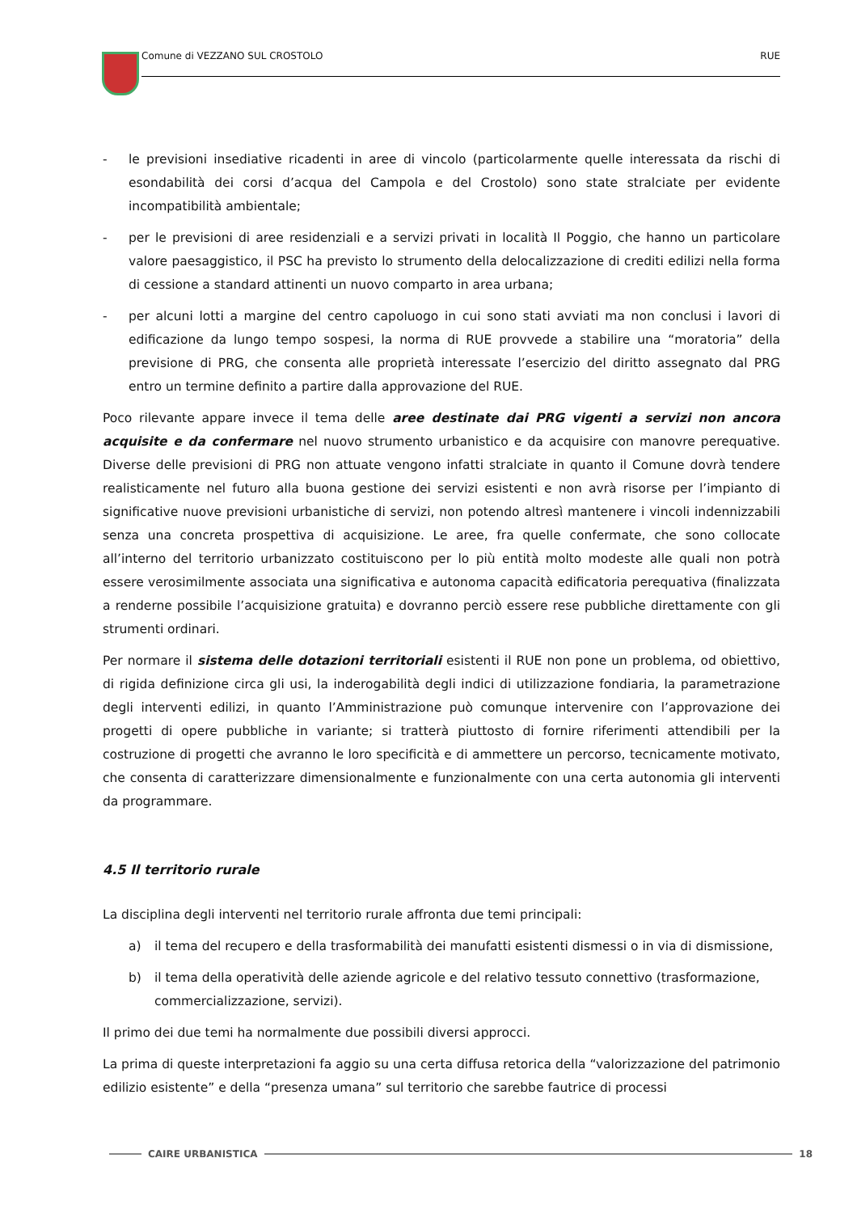Comune di VEZZANO SUL CROSTOLO RUE
- le previsioni insediative ricadenti in aree di vincolo (particolarmente quelle interessata da rischi di esondabilità dei corsi d’acqua del Campola e del Crostolo) sono state stralciate per evidente incompatibilità ambientale;
- per le previsioni di aree residenziali e a servizi privati in località Il Poggio, che hanno un particolare valore paesaggistico, il PSC ha previsto lo strumento della delocalizzazione di crediti edilizi nella forma di cessione a standard attinenti un nuovo comparto in area urbana;
- per alcuni lotti a margine del centro capoluogo in cui sono stati avviati ma non conclusi i lavori di edificazione da lungo tempo sospesi, la norma di RUE provvede a stabilire una “moratoria” della previsione di PRG, che consenta alle proprietà interessate l’esercizio del diritto assegnato dal PRG entro un termine definito a partire dalla approvazione del RUE.
Poco rilevante appare invece il tema delle aree destinate dai PRG vigenti a servizi non ancora acquisite e da confermare nel nuovo strumento urbanistico e da acquisire con manovre perequative. Diverse delle previsioni di PRG non attuate vengono infatti stralciate in quanto il Comune dovrà tendere realisticamente nel futuro alla buona gestione dei servizi esistenti e non avrà risorse per l’impianto di significative nuove previsioni urbanistiche di servizi, non potendo altresì mantenere i vincoli indennizzabili senza una concreta prospettiva di acquisizione. Le aree, fra quelle confermate, che sono collocate all’interno del territorio urbanizzato costituiscono per lo più entità molto modeste alle quali non potrà essere verosimilmente associata una significativa e autonoma capacità edificatoria perequativa (finalizzata a renderne possibile l’acquisizione gratuita) e dovranno perciò essere rese pubbliche direttamente con gli strumenti ordinari.
Per normare il sistema delle dotazioni territoriali esistenti il RUE non pone un problema, od obiettivo, di rigida definizione circa gli usi, la inderogabilità degli indici di utilizzazione fondiaria, la parametrazione degli interventi edilizi, in quanto l’Amministrazione può comunque intervenire con l’approvazione dei progetti di opere pubbliche in variante; si tratterà piuttosto di fornire riferimenti attendibili per la costruzione di progetti che avranno le loro specificità e di ammettere un percorso, tecnicamente motivato, che consenta di caratterizzare dimensionalmente e funzionalmente con una certa autonomia gli interventi da programmare.
4.5 Il territorio rurale
La disciplina degli interventi nel territorio rurale affronta due temi principali:
a) il tema del recupero e della trasformabilità dei manufatti esistenti dismessi o in via di dismissione,
b) il tema della operatività delle aziende agricole e del relativo tessuto connettivo (trasformazione, commercializzazione, servizi).
Il primo dei due temi ha normalmente due possibili diversi approcci.
La prima di queste interpretazioni fa aggio su una certa diffusa retorica della “valorizzazione del patrimonio edilizio esistente” e della “presenza umana” sul territorio che sarebbe fautrice di processi
CAIRE URBANISTICA 18